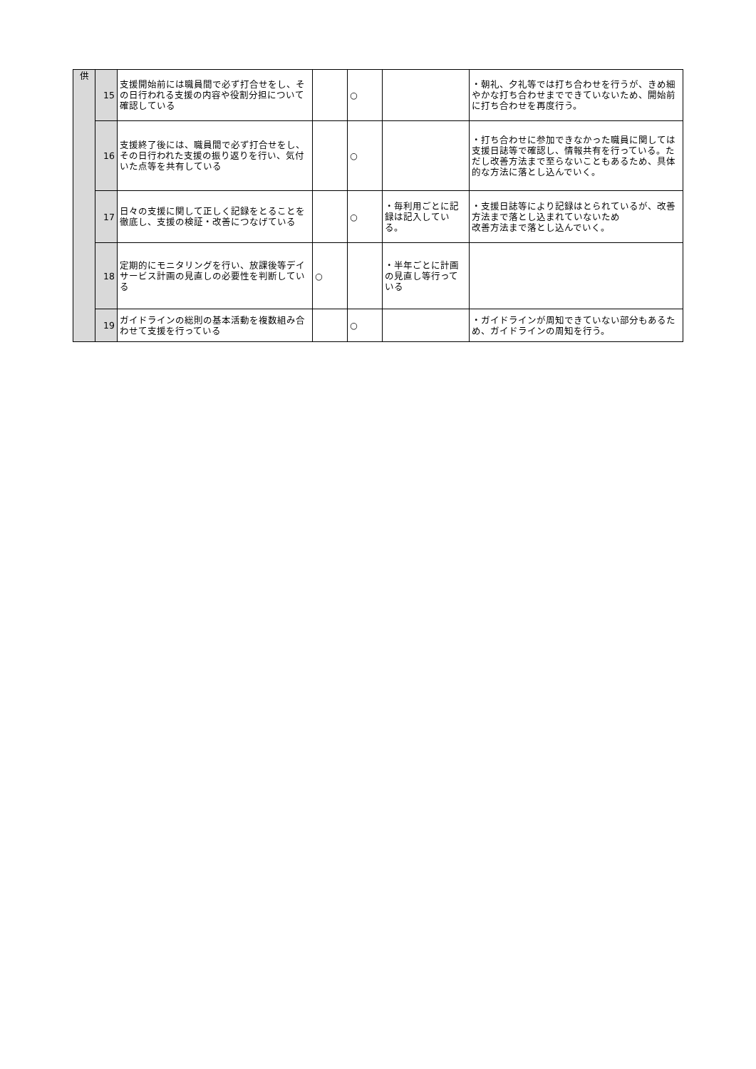| 供 | 15 | 支援開始前には職員間で必ず打合せをし、その日行われる支援の内容や役割分担について確認している | | ○ | | ・朝礼、夕礼等では打ち合わせを行うが、きめ細やかな打ち合わせまでできていないため、開始前に打ち合わせを再度行う。 |
| | 16 | 支援終了後には、職員間で必ず打合せをし、その日行われた支援の振り返りを行い、気付いた点等を共有している | | ○ | | ・打ち合わせに参加できなかった職員に関しては支援日誌等で確認し、情報共有を行っている。ただし改善方法まで至らないこともあるため、具体的な方法に落とし込んでいく。 |
| | 17 | 日々の支援に関して正しく記録をとることを徹底し、支援の検証・改善につなげている | | ○ | ・毎利用ごとに記録は記入している。 | ・支援日誌等により記録はとられているが、改善方法まで落とし込まれていないため 改善方法まで落とし込んでいく。 |
| | 18 | 定期的にモニタリングを行い、放課後等デイサービス計画の見直しの必要性を判断している | ○ | | ・半年ごとに計画の見直し等行っている | |
| | 19 | ガイドラインの総則の基本活動を複数組み合わせて支援を行っている | | ○ | | ・ガイドラインが周知できていない部分もあるため、ガイドラインの周知を行う。 |